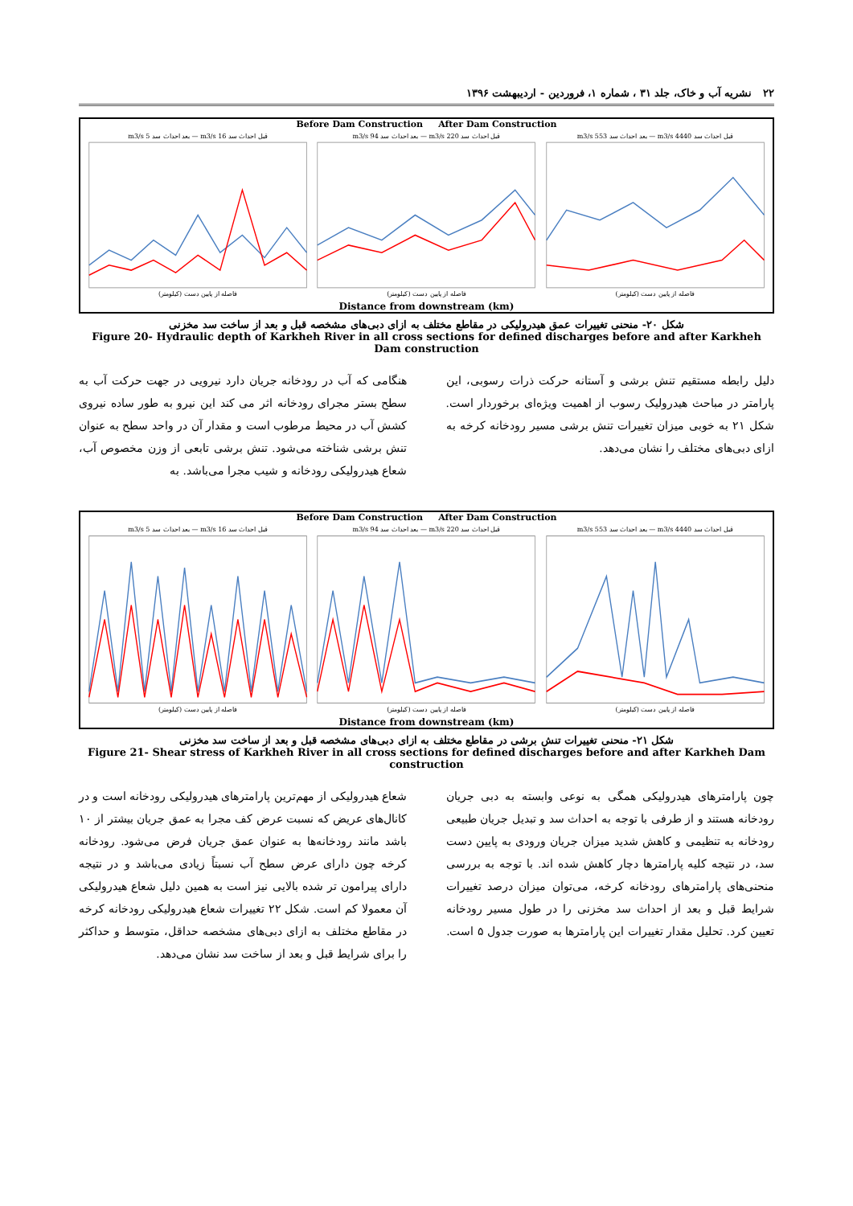۲۲ نشریه آب و خاک، جلد ۳۱ ، شماره ۱، فروردین - اردیبهشت ۱۳۹۶
Before Dam Construction After Dam Construction
قبل احداث سد 16 m3/s — بعد احداث سد 5 m3/s
فاصله از پایین دست (کیلومتر)
قبل احداث سد 220 m3/s — بعد احداث سد 94 m3/s
فاصله از پایین دست (کیلومتر)
قبل احداث سد 4440 m3/s — بعد احداث سد 553 m3/s
فاصله از پایین دست (کیلومتر)
Distance from downstream (km)
شکل ۲۰- منحنی تغییرات عمق هیدرولیکی در مقاطع مختلف به ازای دبی‌های مشخصه قبل و بعد از ساخت سد مخزنی
Figure 20- Hydraulic depth of Karkheh River in all cross sections for defined discharges before and after Karkheh Dam construction
هنگامی که آب در رودخانه جریان دارد نیرویی در جهت حرکت آب به سطح بستر مجرای رودخانه اثر می کند این نیرو به طور ساده نیروی کشش آب در محیط مرطوب است و مقدار آن در واحد سطح به عنوان تنش برشی شناخته می‌شود. تنش برشی تابعی از وزن مخصوص آب، شعاع هیدرولیکی رودخانه و شیب مجرا می‌باشد. به
دلیل رابطه مستقیم تنش برشی و آستانه حرکت ذرات رسوبی، این پارامتر در مباحث هیدرولیک رسوب از اهمیت ویژه‌ای برخوردار است. شکل ۲۱ به خوبی میزان تغییرات تنش برشی مسیر رودخانه کرخه به ازای دبی‌های مختلف را نشان می‌دهد.
Before Dam Construction After Dam Construction
قبل احداث سد 16 m3/s — بعد احداث سد 5 m3/s
فاصله از پایین دست (کیلومتر)
قبل احداث سد 220 m3/s — بعد احداث سد 94 m3/s
فاصله از پایین دست (کیلومتر)
قبل احداث سد 4440 m3/s — بعد احداث سد 553 m3/s
فاصله از پایین دست (کیلومتر)
Distance from downstream (km)
شکل ۲۱- منحنی تغییرات تنش برشی در مقاطع مختلف به ازای دبی‌های مشخصه قبل و بعد از ساخت سد مخزنی
Figure 21- Shear stress of Karkheh River in all cross sections for defined discharges before and after Karkheh Dam construction
شعاع هیدرولیکی از مهم‌ترین پارامترهای هیدرولیکی رودخانه است و در کانال‌های عریض که نسبت عرض کف مجرا به عمق جریان بیشتر از ۱۰ باشد مانند رودخانه‌ها به عنوان عمق جریان فرض می‌شود. رودخانه کرخه چون دارای عرض سطح آب نسبتاً زیادی می‌باشد و در نتیجه دارای پیرامون تر شده بالایی نیز است به همین دلیل شعاع هیدرولیکی آن معمولا کم است. شکل ۲۲ تغییرات شعاع هیدرولیکی رودخانه کرخه در مقاطع مختلف به ازای دبی‌های مشخصه حداقل، متوسط و حداکثر را برای شرایط قبل و بعد از ساخت سد نشان می‌دهد.
چون پارامترهای هیدرولیکی همگی به نوعی وابسته به دبی جریان رودخانه هستند و از طرفی با توجه به احداث سد و تبدیل جریان طبیعی رودخانه به تنظیمی و کاهش شدید میزان جریان ورودی به پایین دست سد، در نتیجه کلیه پارامترها دچار کاهش شده اند. با توجه به بررسی منحنی‌های پارامترهای رودخانه کرخه، می‌توان میزان درصد تغییرات شرایط قبل و بعد از احداث سد مخزنی را در طول مسیر رودخانه تعیین کرد. تحلیل مقدار تغییرات این پارامترها به صورت جدول ۵ است.